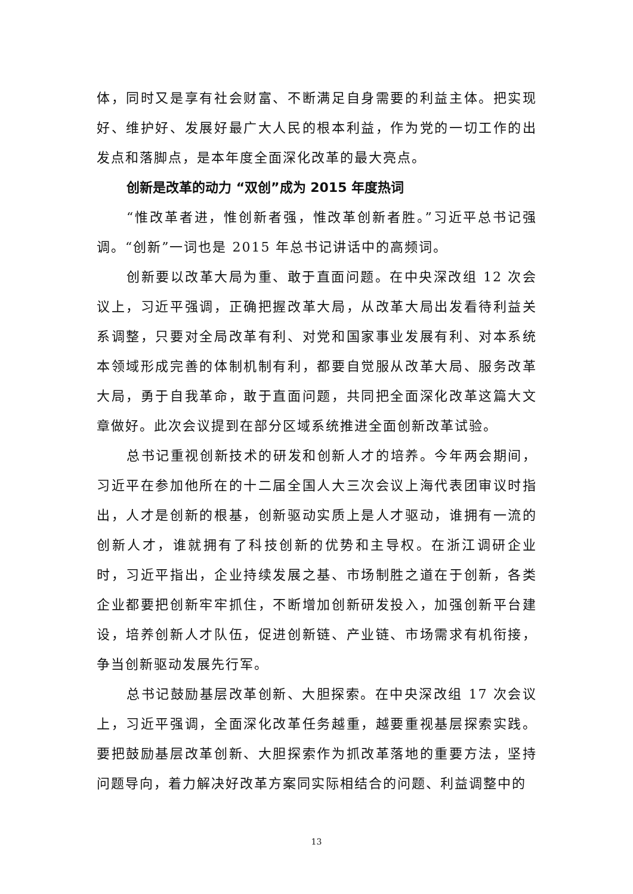体，同时又是享有社会财富、不断满足自身需要的利益主体。把实现好、维护好、发展好最广大人民的根本利益，作为党的一切工作的出发点和落脚点，是本年度全面深化改革的最大亮点。
创新是改革的动力 “双创”成为 2015 年度热词
“惟改革者进，惟创新者强，惟改革创新者胜。”习近平总书记强调。“创新”一词也是 2015 年总书记讲话中的高频词。
创新要以改革大局为重、敢于直面问题。在中央深改组 12 次会议上，习近平强调，正确把握改革大局，从改革大局出发看待利益关系调整，只要对全局改革有利、对党和国家事业发展有利、对本系统本领域形成完善的体制机制有利，都要自觉服从改革大局、服务改革大局，勇于自我革命，敢于直面问题，共同把全面深化改革这篇大文章做好。此次会议提到在部分区域系统推进全面创新改革试验。
总书记重视创新技术的研发和创新人才的培养。今年两会期间，习近平在参加他所在的十二届全国人大三次会议上海代表团审议时指出，人才是创新的根基，创新驱动实质上是人才驱动，谁拥有一流的创新人才，谁就拥有了科技创新的优势和主导权。在浙江调研企业时，习近平指出，企业持续发展之基、市场制胜之道在于创新，各类企业都要把创新牢牢抓住，不断增加创新研发投入，加强创新平台建设，培养创新人才队伍，促进创新链、产业链、市场需求有机衔接，争当创新驱动发展先行军。
总书记鼓励基层改革创新、大胆探索。在中央深改组 17 次会议上，习近平强调，全面深化改革任务越重，越要重视基层探索实践。要把鼓励基层改革创新、大胆探索作为抓改革落地的重要方法，坚持问题导向，着力解决好改革方案同实际相结合的问题、利益调整中的
13